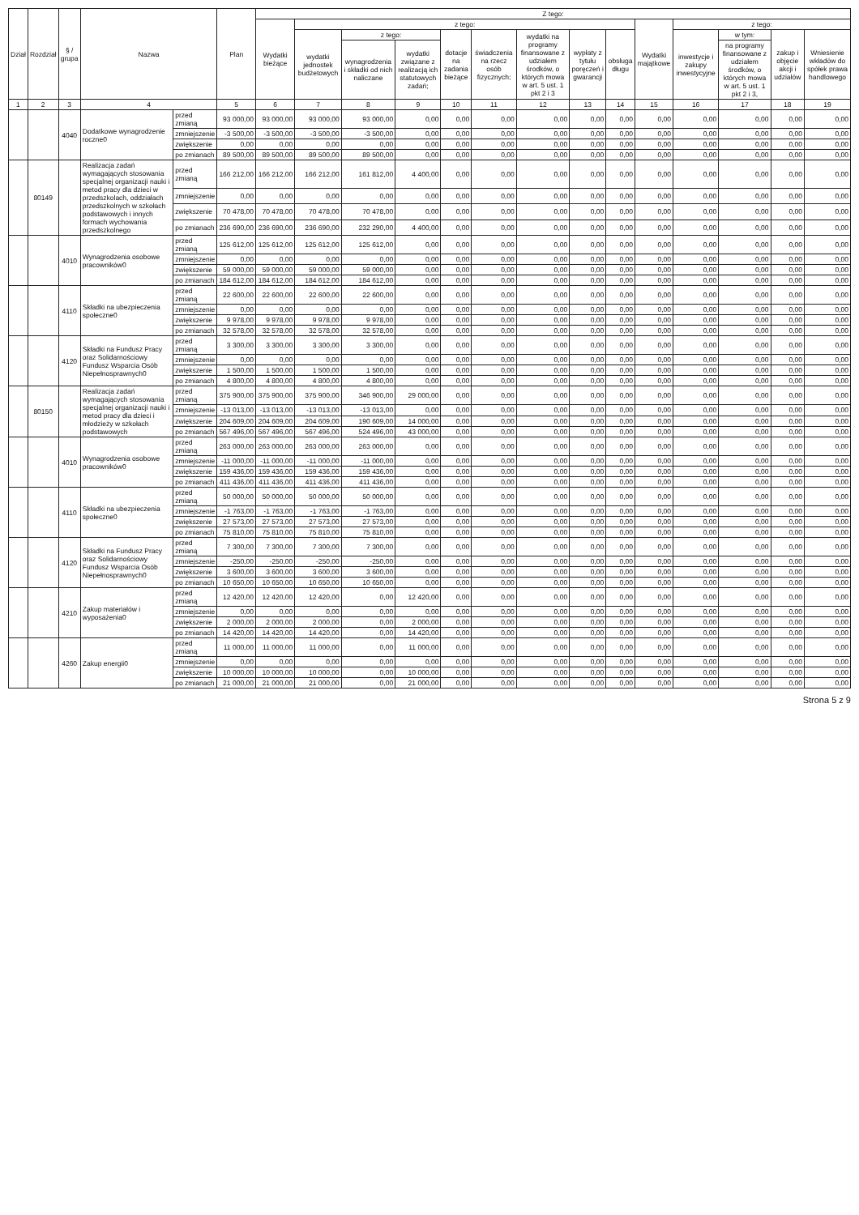| Dział | Rozdział | § / grupa | Nazwa | | Plan | Z tego: | | | | | | | | | | | | | |
| --- | --- | --- | --- | --- | --- | --- | --- | --- | --- | --- | --- | --- | --- | --- | --- | --- | --- | --- | --- |
| | | | | | | Wydatki bieżące | z tego: | | | | | | | | Wydatki majątkowe | z tego: | | | |
| | | | | | | | wydatki jednostek budżetowych | z tego: | | dotacje na zadania bieżące | świadczenia na rzecz osób fizycznych; | wydatki na programy finansowane z udziałem środków, o których mowa w art. 5 ust. 1 pkt 2 i 3 | wypłaty z tytułu poręczeń i gwarancji | obsługa długu | | inwestycje i zakupy inwestycyjne | w tym: | zakup i objęcie akcji i udziałów | Wniesienie wkładów do spółek prawa handlowego |
| | | | | | | | | wynagrodzenia i składki od nich naliczane | wydatki związane z realizacją ich statutowych zadań; | | | | | | | | na programy finansowane z udziałem środków, o których mowa w art. 5 ust. 1 pkt 2 i 3, | | |
| 1 | 2 | 3 | 4 | | 5 | 6 | 7 | 8 | 9 | 10 | 11 | 12 | 13 | 14 | 15 | 16 | 17 | 18 | 19 |
| | | 4040 | Dodatkowe wynagrodzenie roczne0 | przed zmianą | 93 000,00 | 93 000,00 | 93 000,00 | 93 000,00 | 0,00 | 0,00 | 0,00 | 0,00 | 0,00 | 0,00 | 0,00 | 0,00 | 0,00 | 0,00 | 0,00 |
| | | | | zmniejszenie | -3 500,00 | -3 500,00 | -3 500,00 | -3 500,00 | 0,00 | 0,00 | 0,00 | 0,00 | 0,00 | 0,00 | 0,00 | 0,00 | 0,00 | 0,00 | 0,00 |
| | | | | zwiększenie | 0,00 | 0,00 | 0,00 | 0,00 | 0,00 | 0,00 | 0,00 | 0,00 | 0,00 | 0,00 | 0,00 | 0,00 | 0,00 | 0,00 | 0,00 |
| | | | | po zmianach | 89 500,00 | 89 500,00 | 89 500,00 | 89 500,00 | 0,00 | 0,00 | 0,00 | 0,00 | 0,00 | 0,00 | 0,00 | 0,00 | 0,00 | 0,00 | 0,00 |
| | 80149 | | Realizacja zadań wymagających stosowania specjalnej organizacji nauki i metod pracy dla dzieci w przedszkolach, oddziałach przedszkolnych w szkołach podstawowych i innych formach wychowania przedszkolnego | przed zmianą | 166 212,00 | 166 212,00 | 166 212,00 | 161 812,00 | 4 400,00 | 0,00 | 0,00 | 0,00 | 0,00 | 0,00 | 0,00 | 0,00 | 0,00 | 0,00 | 0,00 |
| | | | | zmniejszenie | 0,00 | 0,00 | 0,00 | 0,00 | 0,00 | 0,00 | 0,00 | 0,00 | 0,00 | 0,00 | 0,00 | 0,00 | 0,00 | 0,00 | 0,00 |
| | | | | zwiększenie | 70 478,00 | 70 478,00 | 70 478,00 | 70 478,00 | 0,00 | 0,00 | 0,00 | 0,00 | 0,00 | 0,00 | 0,00 | 0,00 | 0,00 | 0,00 | 0,00 |
| | | | | po zmianach | 236 690,00 | 236 690,00 | 236 690,00 | 232 290,00 | 4 400,00 | 0,00 | 0,00 | 0,00 | 0,00 | 0,00 | 0,00 | 0,00 | 0,00 | 0,00 | 0,00 |
| | | 4010 | Wynagrodzenia osobowe pracowników0 | przed zmianą | 125 612,00 | 125 612,00 | 125 612,00 | 125 612,00 | 0,00 | 0,00 | 0,00 | 0,00 | 0,00 | 0,00 | 0,00 | 0,00 | 0,00 | 0,00 | 0,00 |
| | | | | zmniejszenie | 0,00 | 0,00 | 0,00 | 0,00 | 0,00 | 0,00 | 0,00 | 0,00 | 0,00 | 0,00 | 0,00 | 0,00 | 0,00 | 0,00 | 0,00 |
| | | | | zwiększenie | 59 000,00 | 59 000,00 | 59 000,00 | 59 000,00 | 0,00 | 0,00 | 0,00 | 0,00 | 0,00 | 0,00 | 0,00 | 0,00 | 0,00 | 0,00 | 0,00 |
| | | | | po zmianach | 184 612,00 | 184 612,00 | 184 612,00 | 184 612,00 | 0,00 | 0,00 | 0,00 | 0,00 | 0,00 | 0,00 | 0,00 | 0,00 | 0,00 | 0,00 | 0,00 |
| | | 4110 | Składki na ubezpieczenia społeczne0 | przed zmianą | 22 600,00 | 22 600,00 | 22 600,00 | 22 600,00 | 0,00 | 0,00 | 0,00 | 0,00 | 0,00 | 0,00 | 0,00 | 0,00 | 0,00 | 0,00 | 0,00 |
| | | | | zmniejszenie | 0,00 | 0,00 | 0,00 | 0,00 | 0,00 | 0,00 | 0,00 | 0,00 | 0,00 | 0,00 | 0,00 | 0,00 | 0,00 | 0,00 | 0,00 |
| | | | | zwiększenie | 9 978,00 | 9 978,00 | 9 978,00 | 9 978,00 | 0,00 | 0,00 | 0,00 | 0,00 | 0,00 | 0,00 | 0,00 | 0,00 | 0,00 | 0,00 | 0,00 |
| | | | | po zmianach | 32 578,00 | 32 578,00 | 32 578,00 | 32 578,00 | 0,00 | 0,00 | 0,00 | 0,00 | 0,00 | 0,00 | 0,00 | 0,00 | 0,00 | 0,00 | 0,00 |
| | | 4120 | Składki na Fundusz Pracy oraz Solidarnościowy Fundusz Wsparcia Osób Niepełnosprawnych0 | przed zmianą | 3 300,00 | 3 300,00 | 3 300,00 | 3 300,00 | 0,00 | 0,00 | 0,00 | 0,00 | 0,00 | 0,00 | 0,00 | 0,00 | 0,00 | 0,00 | 0,00 |
| | | | | zmniejszenie | 0,00 | 0,00 | 0,00 | 0,00 | 0,00 | 0,00 | 0,00 | 0,00 | 0,00 | 0,00 | 0,00 | 0,00 | 0,00 | 0,00 | 0,00 |
| | | | | zwiększenie | 1 500,00 | 1 500,00 | 1 500,00 | 1 500,00 | 0,00 | 0,00 | 0,00 | 0,00 | 0,00 | 0,00 | 0,00 | 0,00 | 0,00 | 0,00 | 0,00 |
| | | | | po zmianach | 4 800,00 | 4 800,00 | 4 800,00 | 4 800,00 | 0,00 | 0,00 | 0,00 | 0,00 | 0,00 | 0,00 | 0,00 | 0,00 | 0,00 | 0,00 | 0,00 |
| | 80150 | | Realizacja zadań wymagających stosowania specjalnej organizacji nauki i metod pracy dla dzieci i młodzieży w szkołach podstawowych | przed zmianą | 375 900,00 | 375 900,00 | 375 900,00 | 346 900,00 | 29 000,00 | 0,00 | 0,00 | 0,00 | 0,00 | 0,00 | 0,00 | 0,00 | 0,00 | 0,00 | 0,00 |
| | | | | zmniejszenie | -13 013,00 | -13 013,00 | -13 013,00 | -13 013,00 | 0,00 | 0,00 | 0,00 | 0,00 | 0,00 | 0,00 | 0,00 | 0,00 | 0,00 | 0,00 | 0,00 |
| | | | | zwiększenie | 204 609,00 | 204 609,00 | 204 609,00 | 190 609,00 | 14 000,00 | 0,00 | 0,00 | 0,00 | 0,00 | 0,00 | 0,00 | 0,00 | 0,00 | 0,00 | 0,00 |
| | | | | po zmianach | 567 496,00 | 567 496,00 | 567 496,00 | 524 496,00 | 43 000,00 | 0,00 | 0,00 | 0,00 | 0,00 | 0,00 | 0,00 | 0,00 | 0,00 | 0,00 | 0,00 |
| | | 4010 | Wynagrodzenia osobowe pracowników0 | przed zmianą | 263 000,00 | 263 000,00 | 263 000,00 | 263 000,00 | 0,00 | 0,00 | 0,00 | 0,00 | 0,00 | 0,00 | 0,00 | 0,00 | 0,00 | 0,00 | 0,00 |
| | | | | zmniejszenie | -11 000,00 | -11 000,00 | -11 000,00 | -11 000,00 | 0,00 | 0,00 | 0,00 | 0,00 | 0,00 | 0,00 | 0,00 | 0,00 | 0,00 | 0,00 | 0,00 |
| | | | | zwiększenie | 159 436,00 | 159 436,00 | 159 436,00 | 159 436,00 | 0,00 | 0,00 | 0,00 | 0,00 | 0,00 | 0,00 | 0,00 | 0,00 | 0,00 | 0,00 | 0,00 |
| | | | | po zmianach | 411 436,00 | 411 436,00 | 411 436,00 | 411 436,00 | 0,00 | 0,00 | 0,00 | 0,00 | 0,00 | 0,00 | 0,00 | 0,00 | 0,00 | 0,00 | 0,00 |
| | | 4110 | Składki na ubezpieczenia społeczne0 | przed zmianą | 50 000,00 | 50 000,00 | 50 000,00 | 50 000,00 | 0,00 | 0,00 | 0,00 | 0,00 | 0,00 | 0,00 | 0,00 | 0,00 | 0,00 | 0,00 | 0,00 |
| | | | | zmniejszenie | -1 763,00 | -1 763,00 | -1 763,00 | -1 763,00 | 0,00 | 0,00 | 0,00 | 0,00 | 0,00 | 0,00 | 0,00 | 0,00 | 0,00 | 0,00 | 0,00 |
| | | | | zwiększenie | 27 573,00 | 27 573,00 | 27 573,00 | 27 573,00 | 0,00 | 0,00 | 0,00 | 0,00 | 0,00 | 0,00 | 0,00 | 0,00 | 0,00 | 0,00 | 0,00 |
| | | | | po zmianach | 75 810,00 | 75 810,00 | 75 810,00 | 75 810,00 | 0,00 | 0,00 | 0,00 | 0,00 | 0,00 | 0,00 | 0,00 | 0,00 | 0,00 | 0,00 | 0,00 |
| | | 4120 | Składki na Fundusz Pracy oraz Solidarnościowy Fundusz Wsparcia Osób Niepełnosprawnych0 | przed zmianą | 7 300,00 | 7 300,00 | 7 300,00 | 7 300,00 | 0,00 | 0,00 | 0,00 | 0,00 | 0,00 | 0,00 | 0,00 | 0,00 | 0,00 | 0,00 | 0,00 |
| | | | | zmniejszenie | -250,00 | -250,00 | -250,00 | -250,00 | 0,00 | 0,00 | 0,00 | 0,00 | 0,00 | 0,00 | 0,00 | 0,00 | 0,00 | 0,00 | 0,00 |
| | | | | zwiększenie | 3 600,00 | 3 600,00 | 3 600,00 | 3 600,00 | 0,00 | 0,00 | 0,00 | 0,00 | 0,00 | 0,00 | 0,00 | 0,00 | 0,00 | 0,00 | 0,00 |
| | | | | po zmianach | 10 650,00 | 10 650,00 | 10 650,00 | 10 650,00 | 0,00 | 0,00 | 0,00 | 0,00 | 0,00 | 0,00 | 0,00 | 0,00 | 0,00 | 0,00 | 0,00 |
| | | 4210 | Zakup materiałów i wyposażenia0 | przed zmianą | 12 420,00 | 12 420,00 | 12 420,00 | 0,00 | 12 420,00 | 0,00 | 0,00 | 0,00 | 0,00 | 0,00 | 0,00 | 0,00 | 0,00 | 0,00 | 0,00 |
| | | | | zmniejszenie | 0,00 | 0,00 | 0,00 | 0,00 | 0,00 | 0,00 | 0,00 | 0,00 | 0,00 | 0,00 | 0,00 | 0,00 | 0,00 | 0,00 | 0,00 |
| | | | | zwiększenie | 2 000,00 | 2 000,00 | 2 000,00 | 0,00 | 2 000,00 | 0,00 | 0,00 | 0,00 | 0,00 | 0,00 | 0,00 | 0,00 | 0,00 | 0,00 | 0,00 |
| | | | | po zmianach | 14 420,00 | 14 420,00 | 14 420,00 | 0,00 | 14 420,00 | 0,00 | 0,00 | 0,00 | 0,00 | 0,00 | 0,00 | 0,00 | 0,00 | 0,00 | 0,00 |
| | | 4260 | Zakup energii0 | przed zmianą | 11 000,00 | 11 000,00 | 11 000,00 | 0,00 | 11 000,00 | 0,00 | 0,00 | 0,00 | 0,00 | 0,00 | 0,00 | 0,00 | 0,00 | 0,00 | 0,00 |
| | | | | zmniejszenie | 0,00 | 0,00 | 0,00 | 0,00 | 0,00 | 0,00 | 0,00 | 0,00 | 0,00 | 0,00 | 0,00 | 0,00 | 0,00 | 0,00 | 0,00 |
| | | | | zwiększenie | 10 000,00 | 10 000,00 | 10 000,00 | 0,00 | 10 000,00 | 0,00 | 0,00 | 0,00 | 0,00 | 0,00 | 0,00 | 0,00 | 0,00 | 0,00 | 0,00 |
| | | | | po zmianach | 21 000,00 | 21 000,00 | 21 000,00 | 0,00 | 21 000,00 | 0,00 | 0,00 | 0,00 | 0,00 | 0,00 | 0,00 | 0,00 | 0,00 | 0,00 | 0,00 |
Strona 5 z 9